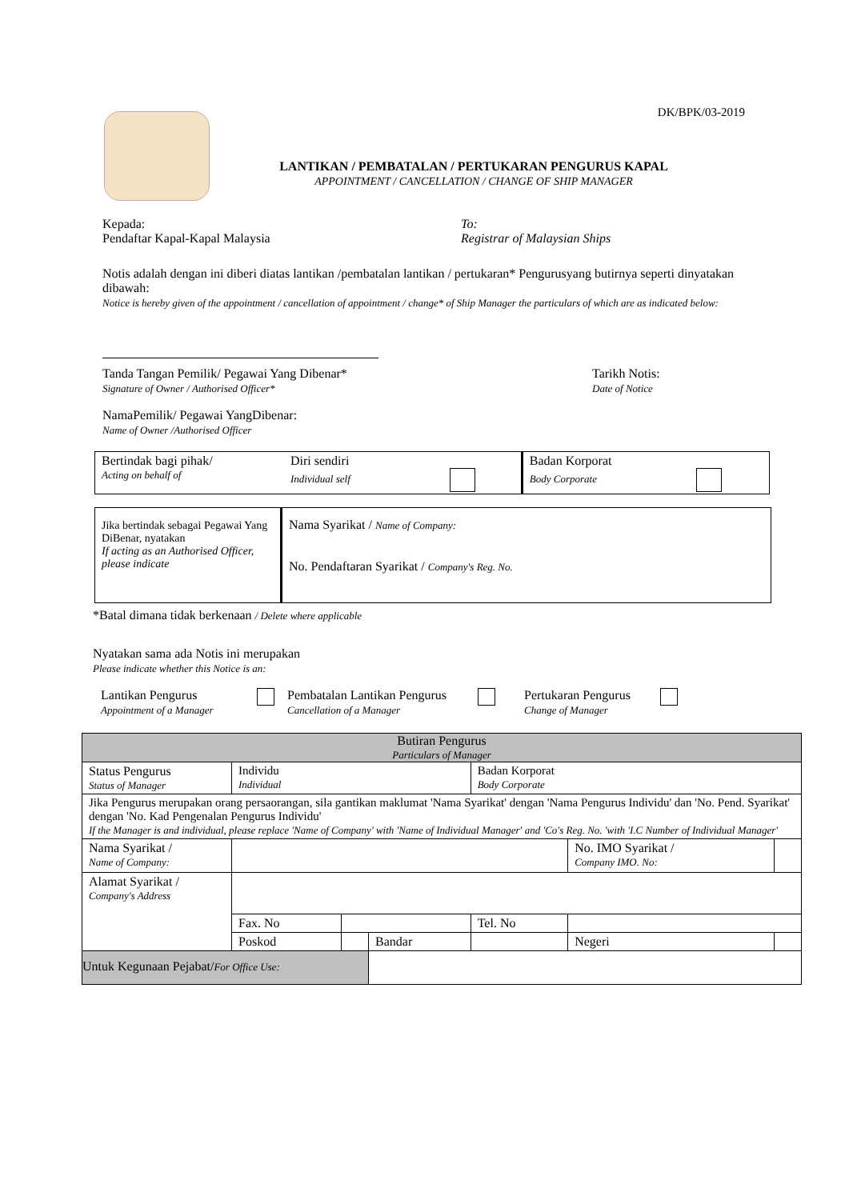DK/BPK/03-2019
LANTIKAN / PEMBATALAN / PERTUKARAN PENGURUS KAPAL
APPOINTMENT / CANCELLATION / CHANGE OF SHIP MANAGER
Kepada:
Pendaftar Kapal-Kapal Malaysia
To:
Registrar of Malaysian Ships
Notis adalah dengan ini diberi diatas lantikan /pembatalan lantikan / pertukaran* Pengurusyang butirnya seperti dinyatakan dibawah:
Notice is hereby given of the appointment / cancellation of appointment / change* of Ship Manager the particulars of which are as indicated below:
Tanda Tangan Pemilik/ Pegawai Yang Dibenar*
Signature of Owner / Authorised Officer*
Tarikh Notis:
Date of Notice
NamaPemilik/ Pegawai YangDibenar:
Name of Owner /Authorised Officer
| Bertindak bagi pihak/ Acting on behalf of | Diri sendiri Individual self | Badan Korporat Body Corporate |
| Jika bertindak sebagai Pegawai Yang DiBenar, nyatakan If acting as an Authorised Officer, please indicate | Nama Syarikat / Name of Company: No. Pendaftaran Syarikat / Company's Reg. No. |
*Batal dimana tidak berkenaan / Delete where applicable
Nyatakan sama ada Notis ini merupakan
Please indicate whether this Notice is an:
Lantikan Pengurus
Appointment of a Manager
Pembatalan Lantikan Pengurus
Cancellation of a Manager
Pertukaran Pengurus
Change of Manager
| Butiran Pengurus Particulars of Manager | | | | | | | |
| Status Pengurus Status of Manager | Individu Individual | | | Badan Korporat Body Corporate | | | |
| Jika Pengurus merupakan orang persaorangan, sila gantikan maklumat 'Nama Syarikat' dengan 'Nama Pengurus Individu' dan 'No. Pend. Syarikat' dengan 'No. Kad Pengenalan Pengurus Individu' If the Manager is and individual, please replace 'Name of Company' with 'Name of Individual Manager' and 'Co's Reg. No. 'with 'I.C Number of Individual Manager' | | | | | | | |
| Nama Syarikat / Name of Company: | | | | | No. IMO Syarikat / Company IMO. No: | | |
| Alamat Syarikat / Company's Address | | | | | | | |
| | Fax. No | | | Tel. No | | | |
| | Poskod | | Bandar | | | Negeri | |
| Untuk Kegunaan Pejabat/ For Office Use: | | | | | | | |